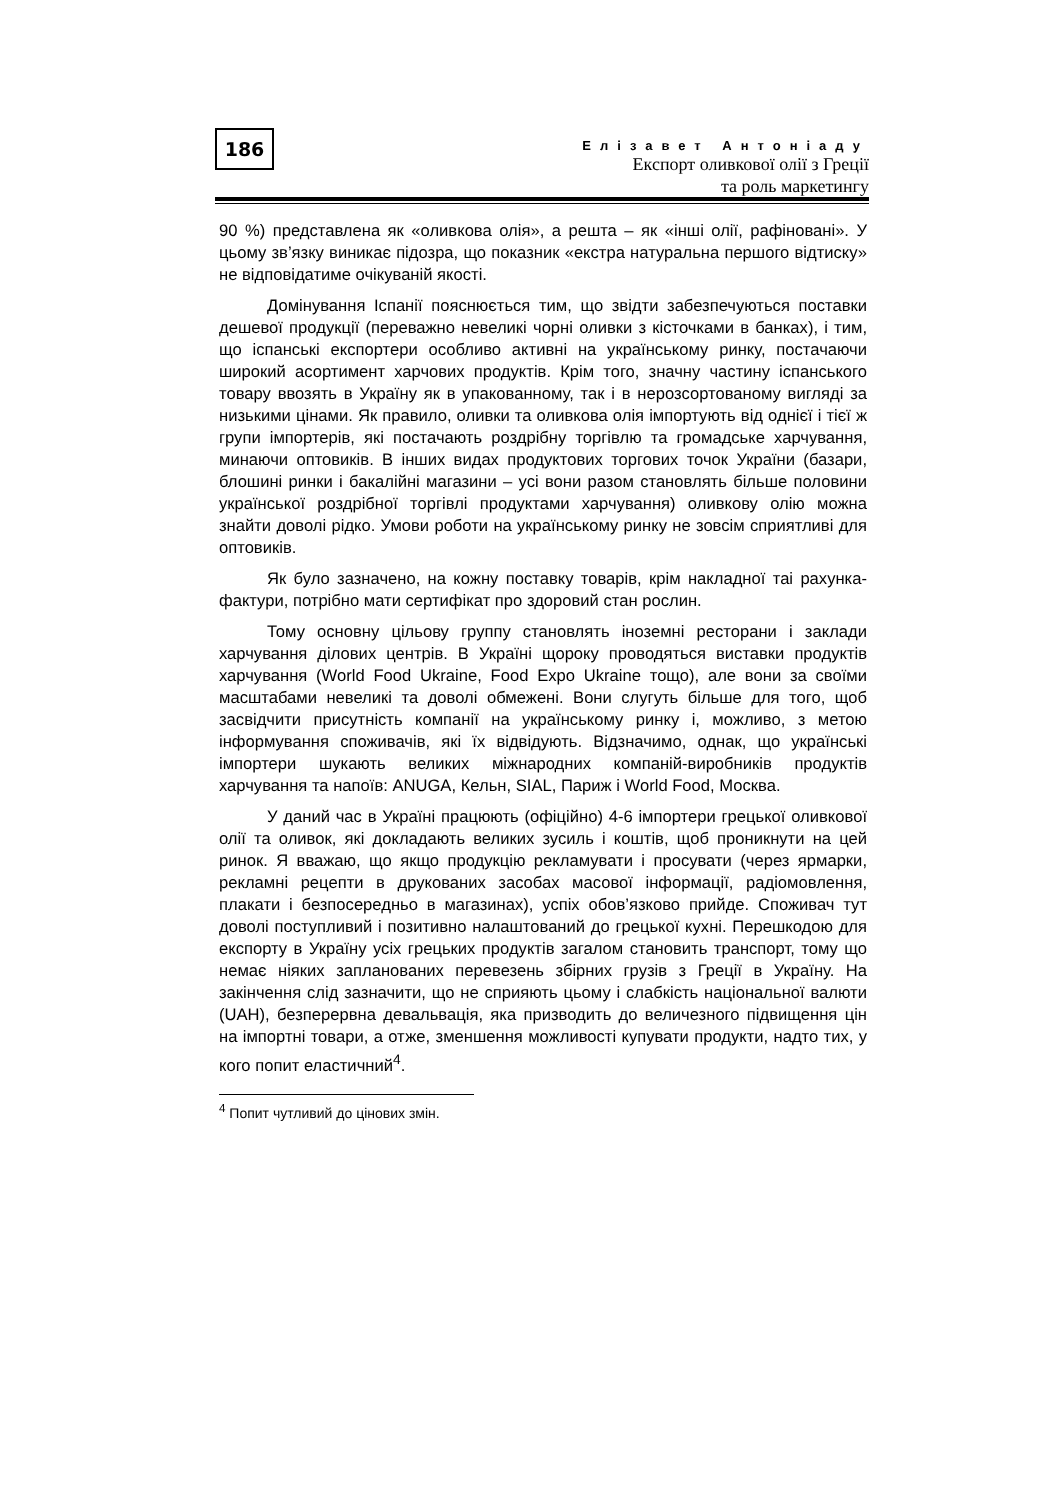186
Елізавет Антоніаду
Експорт оливкової олії з Греції
та роль маркетингу
90 %) представлена як «оливкова олія», а решта – як «інші олії, рафіновані». У цьому зв’язку виникає підозра, що показник «екстра натуральна першого відтиску» не відповідатиме очікуваній якості.
Домінування Іспанії пояснюється тим, що звідти забезпечуються поставки дешевої продукції (переважно невеликі чорні оливки з кісточками в банках), і тим, що іспанські експортери особливо активні на українському ринку, постачаючи широкий асортимент харчових продуктів. Крім того, значну частину іспанського товару ввозять в Україну як в упакованному, так і в нерозсортованому вигляді за низькими цінами. Як правило, оливки та оливкова олія імпортують від однієї і тієї ж групи імпортерів, які постачають роздрібну торгівлю та громадське харчування, минаючи оптовиків. В інших видах продуктових торгових точок України (базари, блошині ринки і бакалійні магазини – усі вони разом становлять більше половини української роздрібної торгівлі продуктами харчування) оливкову олію можна знайти доволі рідко. Умови роботи на українському ринку не зовсім сприятливі для оптовиків.
Як було зазначено, на кожну поставку товарів, крім накладної таі рахунка-фактури, потрібно мати сертифікат про здоровий стан рослин.
Тому основну цільову группу становлять іноземні ресторани і заклади харчування ділових центрів. В Україні щороку проводяться виставки продуктів харчування (World Food Ukraine, Food Expo Ukraine тощо), але вони за своїми масштабами невеликі та доволі обмежені. Вони слугуть більше для того, щоб засвідчити присутність компанії на українському ринку і, можливо, з метою інформування споживачів, які їх відвідують. Відзначимо, однак, що українські імпортери шукають великих міжнародних компаній-виробників продуктів харчування та напоїв: ANUGA, Кельн, SIAL, Париж і World Food, Москва.
У даний час в Україні працюють (офіційно) 4-6 імпортери грецької оливкової олії та оливок, які докладають великих зусиль і коштів, щоб проникнути на цей ринок. Я вважаю, що якщо продукцію рекламувати і просувати (через ярмарки, рекламні рецепти в друкованих засобах масової інформації, радіомовлення, плакати і безпосередньо в магазинах), успіх обов’язково прийде. Споживач тут доволі поступливий і позитивно налаштований до грецької кухні. Перешкодою для експорту в Україну усіх грецьких продуктів загалом становить транспорт, тому що немає ніяких запланованих перевезень збірних грузів з Греції в Україну. На закінчення слід зазначити, що не сприяють цьому і слабкість національної валюти (UAH), безперервна девальвація, яка призводить до величезного підвищення цін на імпортні товари, а отже, зменшення можливості купувати продукти, надто тих, у кого попит еластичний<sup>4</sup>.
<sup>4</sup> Попит чутливий до цінових змін.